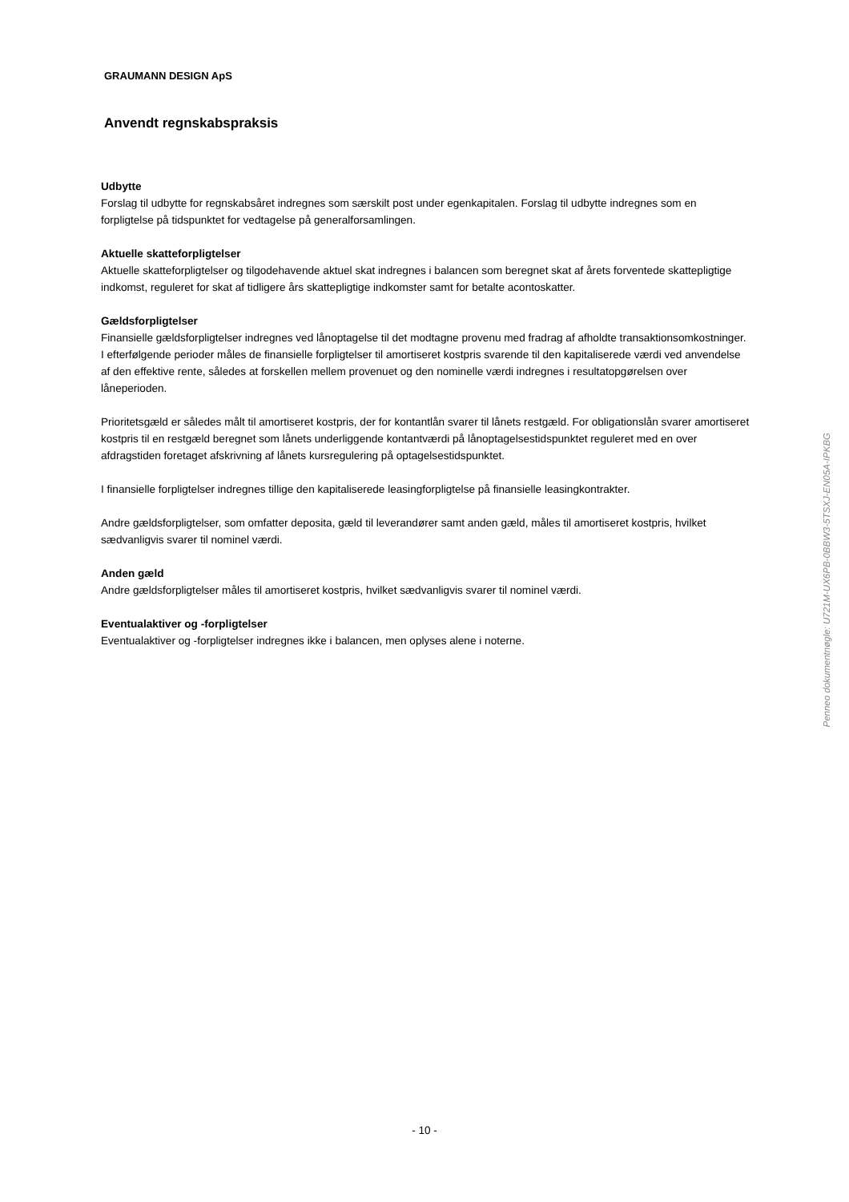GRAUMANN DESIGN ApS
Anvendt regnskabspraksis
Udbytte
Forslag til udbytte for regnskabsåret indregnes som særskilt post under egenkapitalen. Forslag til udbytte indregnes som en forpligtelse på tidspunktet for vedtagelse på generalforsamlingen.
Aktuelle skatteforpligtelser
Aktuelle skatteforpligtelser og tilgodehavende aktuel skat indregnes i balancen som beregnet skat af årets forventede skattepligtige indkomst, reguleret for skat af tidligere års skattepligtige indkomster samt for betalte acontoskatter.
Gældsforpligtelser
Finansielle gældsforpligtelser indregnes ved lånoptagelse til det modtagne provenu med fradrag af afholdte transaktionsomkostninger. I efterfølgende perioder måles de finansielle forpligtelser til amortiseret kostpris svarende til den kapitaliserede værdi ved anvendelse af den effektive rente, således at forskellen mellem provenuet og den nominelle værdi indregnes i resultatopgørelsen over låneperioden.
Prioritetsgæld er således målt til amortiseret kostpris, der for kontantlån svarer til lånets restgæld. For obligationslån svarer amortiseret kostpris til en restgæld beregnet som lånets underliggende kontantværdi på lånoptagelsestidspunktet reguleret med en over afdragstiden foretaget afskrivning af lånets kursregulering på optagelsestidspunktet.
I finansielle forpligtelser indregnes tillige den kapitaliserede leasingforpligtelse på finansielle leasingkontrakter.
Andre gældsforpligtelser, som omfatter deposita, gæld til leverandører samt anden gæld, måles til amortiseret kostpris, hvilket sædvanligvis svarer til nominel værdi.
Anden gæld
Andre gældsforpligtelser måles til amortiseret kostpris, hvilket sædvanligvis svarer til nominel værdi.
Eventualaktiver og -forpligtelser
Eventualaktiver og -forpligtelser indregnes ikke i balancen, men oplyses alene i noterne.
Penneo dokumentnøgle: U721M-UX6PB-0BBW3-5TSXJ-EN05A-IPKBG
- 10 -